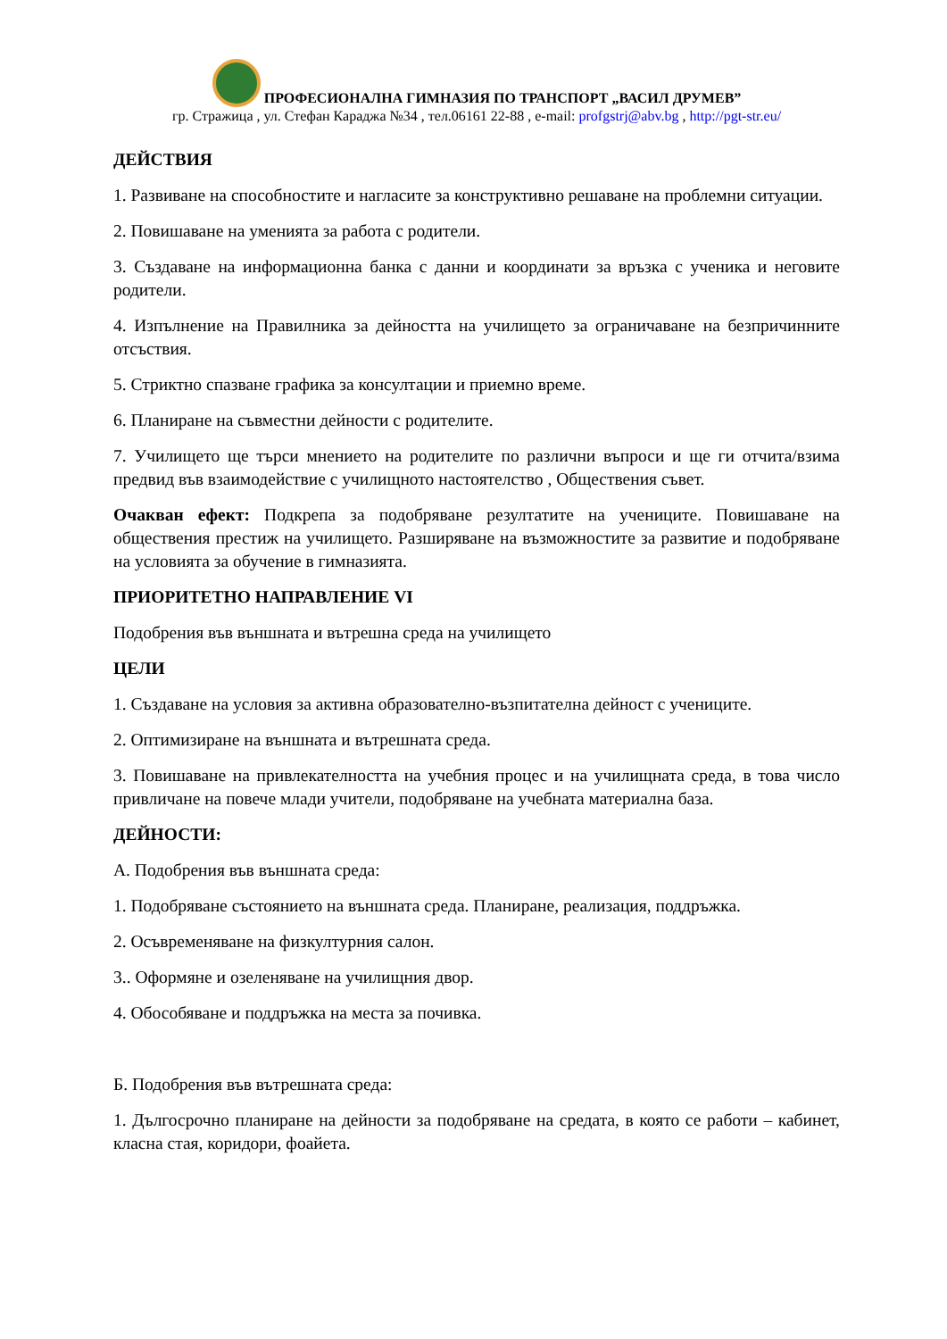ПРОФЕСИОНАЛНА ГИМНАЗИЯ ПО ТРАНСПОРТ „ВАСИЛ ДРУМЕВ”
гр. Стражица , ул. Стефан Караджа №34 , тел.06161 22-88 , e-mail: profgstrj@abv.bg , http://pgt-str.eu/
ДЕЙСТВИЯ
1. Развиване на способностите и нагласите за конструктивно решаване на проблемни ситуации.
2. Повишаване на уменията за работа с родители.
3. Създаване на информационна банка с данни и координати за връзка с ученика и неговите родители.
4. Изпълнение на Правилника за дейността на училището за ограничаване на безпричинните отсъствия.
5. Стриктно спазване графика за консултации и приемно време.
6. Планиране на съвместни дейности с родителите.
7. Училището ще търси мнението на родителите по различни въпроси и ще ги отчита/взима предвид във взаимодействие с училищното настоятелство , Обществения съвет.
Очакван ефект: Подкрепа за подобряване резултатите на учениците. Повишаване на обществения престиж на училището. Разширяване на възможностите за развитие и подобряване на условията за обучение в гимназията.
ПРИОРИТЕТНО НАПРАВЛЕНИЕ VI
Подобрения във външната и вътрешна среда на училището
ЦЕЛИ
1. Създаване на условия за активна образователно-възпитателна дейност с учениците.
2. Оптимизиране на външната и вътрешната среда.
3. Повишаване на привлекателността на учебния процес и на училищната среда, в това число привличане на повече млади учители, подобряване на учебната материална база.
ДЕЙНОСТИ:
А. Подобрения във външната среда:
1. Подобряване състоянието на външната среда. Планиране, реализация, поддръжка.
2. Осъвременяване на физкултурния салон.
3.. Оформяне и озеленяване на училищния двор.
4. Обособяване и поддръжка на места за почивка.
Б. Подобрения във вътрешната среда:
1. Дългосрочно планиране на дейности за подобряване на средата, в която се работи – кабинет, класна стая, коридори, фоайета.